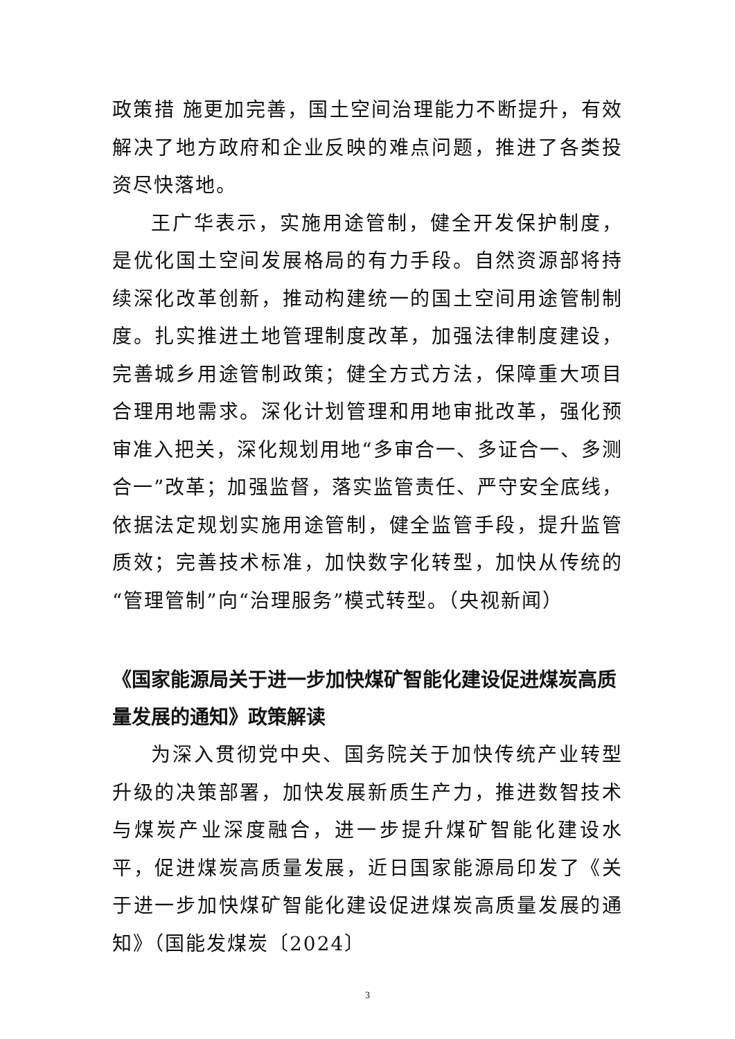政策措 施更加完善，国土空间治理能力不断提升，有效解决了地方政府和企业反映的难点问题，推进了各类投资尽快落地。
王广华表示，实施用途管制，健全开发保护制度，是优化国土空间发展格局的有力手段。自然资源部将持续深化改革创新，推动构建统一的国土空间用途管制制度。扎实推进土地管理制度改革，加强法律制度建设，完善城乡用途管制政策；健全方式方法，保障重大项目合理用地需求。深化计划管理和用地审批改革，强化预审准入把关，深化规划用地“多审合一、多证合一、多测合一”改革；加强监督，落实监管责任、严守安全底线，依据法定规划实施用途管制，健全监管手段，提升监管质效；完善技术标准，加快数字化转型，加快从传统的“管理管制”向“治理服务”模式转型。（央视新闻）
《国家能源局关于进一步加快煤矿智能化建设促进煤炭高质量发展的通知》政策解读
为深入贯彻党中央、国务院关于加快传统产业转型升级的决策部署，加快发展新质生产力，推进数智技术与煤炭产业深度融合，进一步提升煤矿智能化建设水平，促进煤炭高质量发展，近日国家能源局印发了《关于进一步加快煤矿智能化建设促进煤炭高质量发展的通知》（国能发煤炭〔2024〕
3